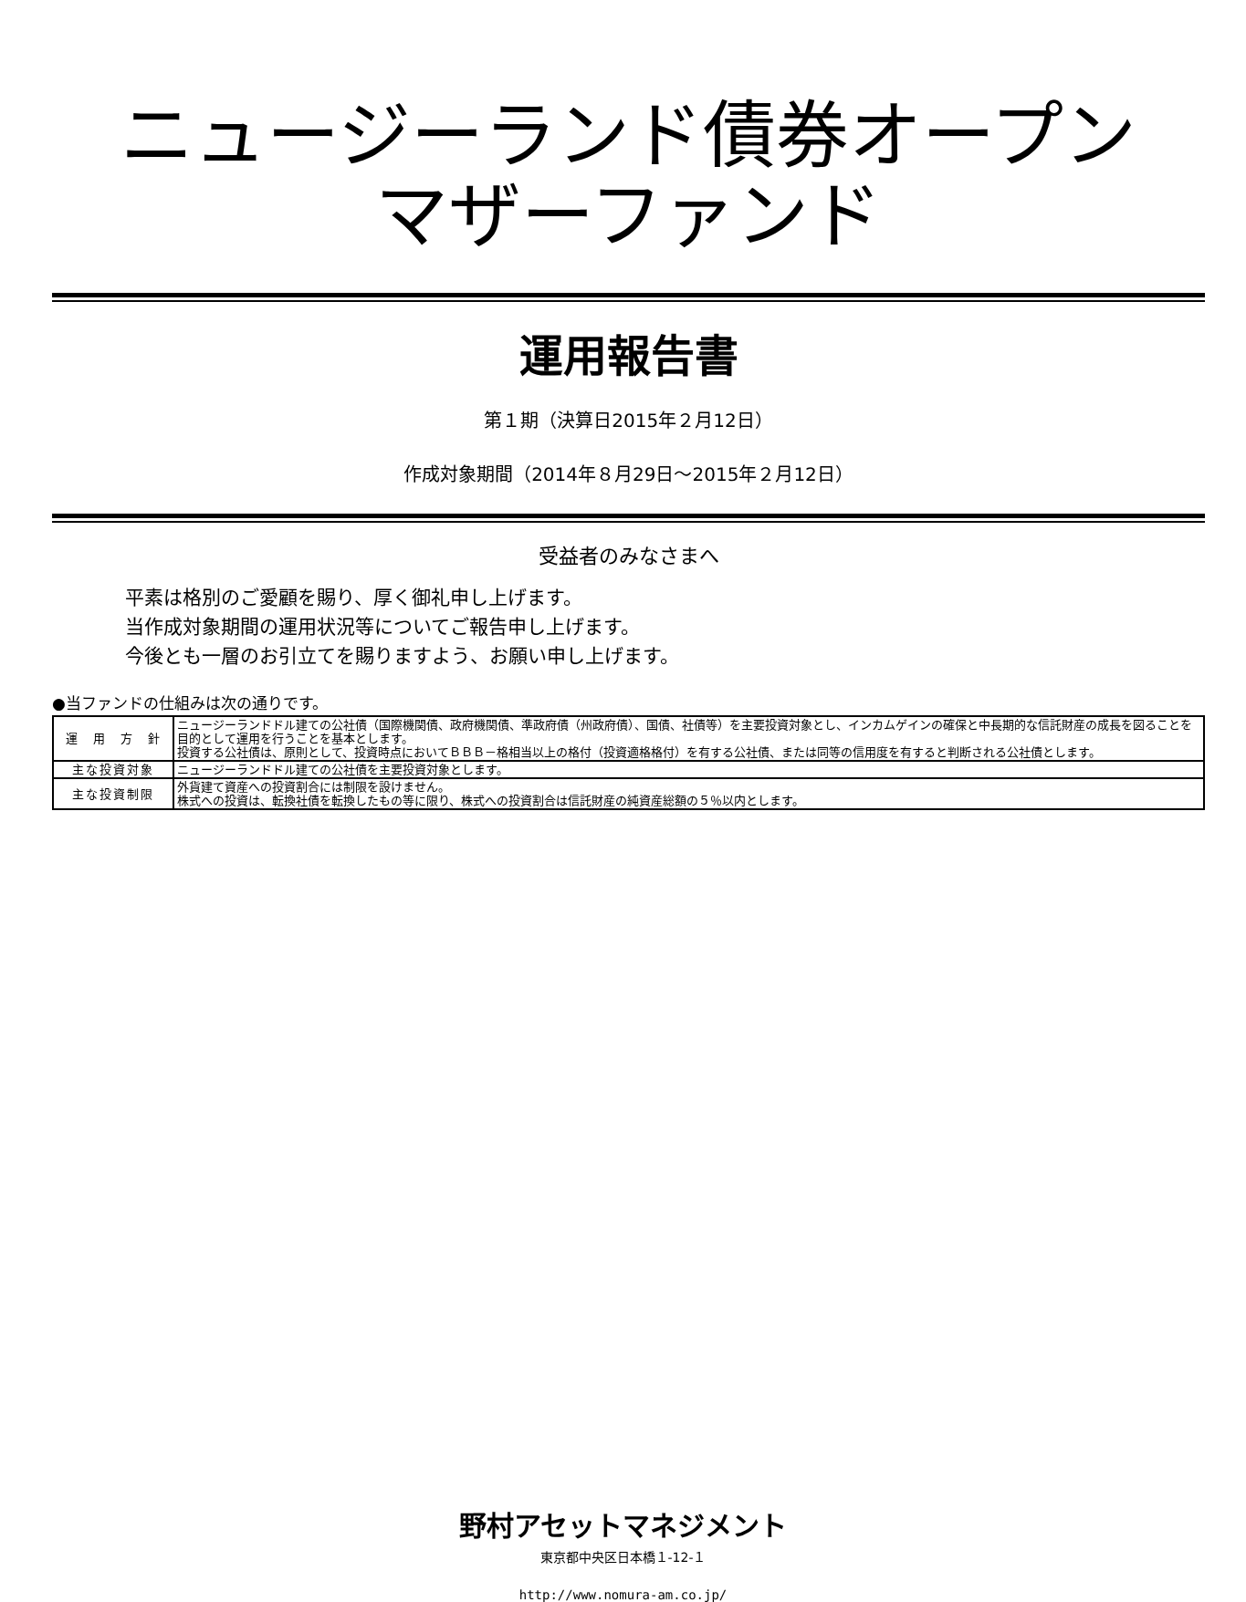ニュージーランド債券オープン
マザーファンド
運用報告書
第１期（決算日2015年２月12日）
作成対象期間（2014年８月29日～2015年２月12日）
受益者のみなさまへ
平素は格別のご愛顧を賜り、厚く御礼申し上げます。
当作成対象期間の運用状況等についてご報告申し上げます。
今後とも一層のお引立てを賜りますよう、お願い申し上げます。
●当ファンドの仕組みは次の通りです。
| 運 用 方 針 | ニュージーランドドル建ての公社債（国際機関債、政府機関債、準政府債（州政府債）、国債、社債等）を主要投資対象とし、インカムゲインの確保と中長期的な信託財産の成長を図ることを目的として運用を行うことを基本とします。 投資する公社債は、原則として、投資時点においてＢＢＢ－格相当以上の格付（投資適格格付）を有する公社債、または同等の信用度を有すると判断される公社債とします。 |
| 主な投資対象 | ニュージーランドドル建ての公社債を主要投資対象とします。 |
| 主な投資制限 | 外貨建て資産への投資割合には制限を設けません。 株式への投資は、転換社債を転換したもの等に限り、株式への投資割合は信託財産の純資産総額の５％以内とします。 |
野村アセットマネジメント
東京都中央区日本橋１-12-１
http://www.nomura-am.co.jp/